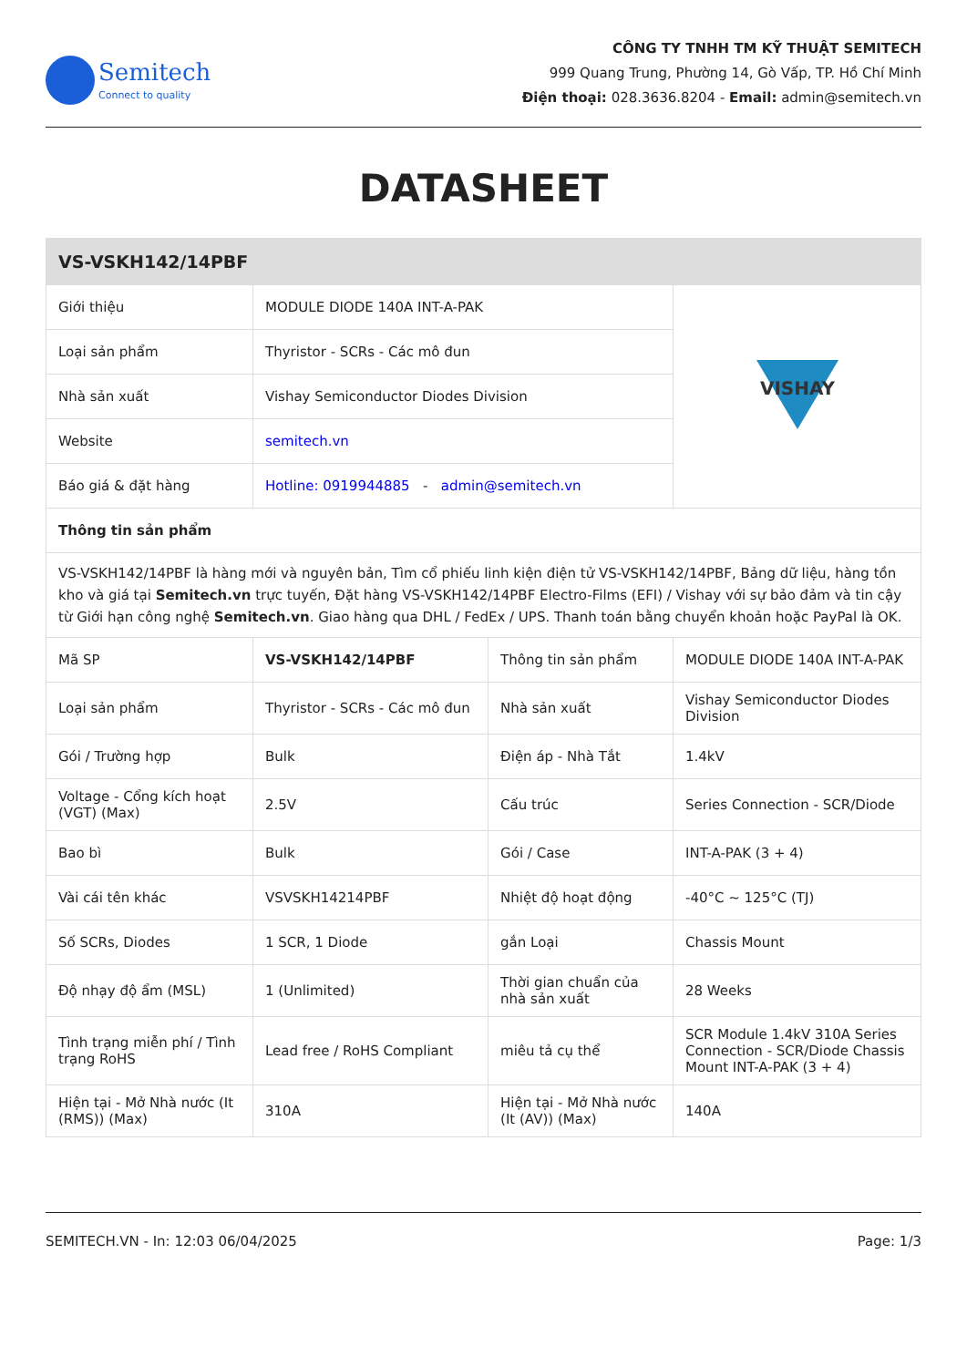Semitech
Connect to quality
CÔNG TY TNHH TM KỸ THUẬT SEMITECH
999 Quang Trung, Phường 14, Gò Vấp, TP. Hồ Chí Minh
Điện thoại: 028.3636.8204 - Email: admin@semitech.vn
DATASHEET
| VS-VSKH142/14PBF | | | |
| Giới thiệu | MODULE DIODE 140A INT-A-PAK | | VISHAY |
| Loại sản phẩm | Thyristor - SCRs - Các mô đun | | |
| Nhà sản xuất | Vishay Semiconductor Diodes Division | | |
| Website | semitech.vn | | |
| Báo giá & đặt hàng | Hotline: 0919944885 - admin@semitech.vn | | |
| Thông tin sản phẩm | | | |
| VS-VSKH142/14PBF là hàng mới và nguyên bản, Tìm cổ phiếu linh kiện điện tử VS-VSKH142/14PBF, Bảng dữ liệu, hàng tồn kho và giá tại Semitech.vn trực tuyến, Đặt hàng VS-VSKH142/14PBF Electro-Films (EFI) / Vishay với sự bảo đảm và tin cậy từ Giới hạn công nghệ Semitech.vn . Giao hàng qua DHL / FedEx / UPS. Thanh toán bằng chuyển khoản hoặc PayPal là OK. | | | |
| Mã SP | VS-VSKH142/14PBF | Thông tin sản phẩm | MODULE DIODE 140A INT-A-PAK |
| Loại sản phẩm | Thyristor - SCRs - Các mô đun | Nhà sản xuất | Vishay Semiconductor Diodes Division |
| Gói / Trường hợp | Bulk | Điện áp - Nhà Tắt | 1.4kV |
| Voltage - Cổng kích hoạt (VGT) (Max) | 2.5V | Cấu trúc | Series Connection - SCR/Diode |
| Bao bì | Bulk | Gói / Case | INT-A-PAK (3 + 4) |
| Vài cái tên khác | VSVSKH14214PBF | Nhiệt độ hoạt động | -40°C ~ 125°C (TJ) |
| Số SCRs, Diodes | 1 SCR, 1 Diode | gắn Loại | Chassis Mount |
| Độ nhạy độ ẩm (MSL) | 1 (Unlimited) | Thời gian chuẩn của nhà sản xuất | 28 Weeks |
| Tình trạng miễn phí / Tình trạng RoHS | Lead free / RoHS Compliant | miêu tả cụ thể | SCR Module 1.4kV 310A Series Connection - SCR/Diode Chassis Mount INT-A-PAK (3 + 4) |
| Hiện tại - Mở Nhà nước (It (RMS)) (Max) | 310A | Hiện tại - Mở Nhà nước (It (AV)) (Max) | 140A |
SEMITECH.VN - In: 12:03 06/04/2025 Page: 1/3